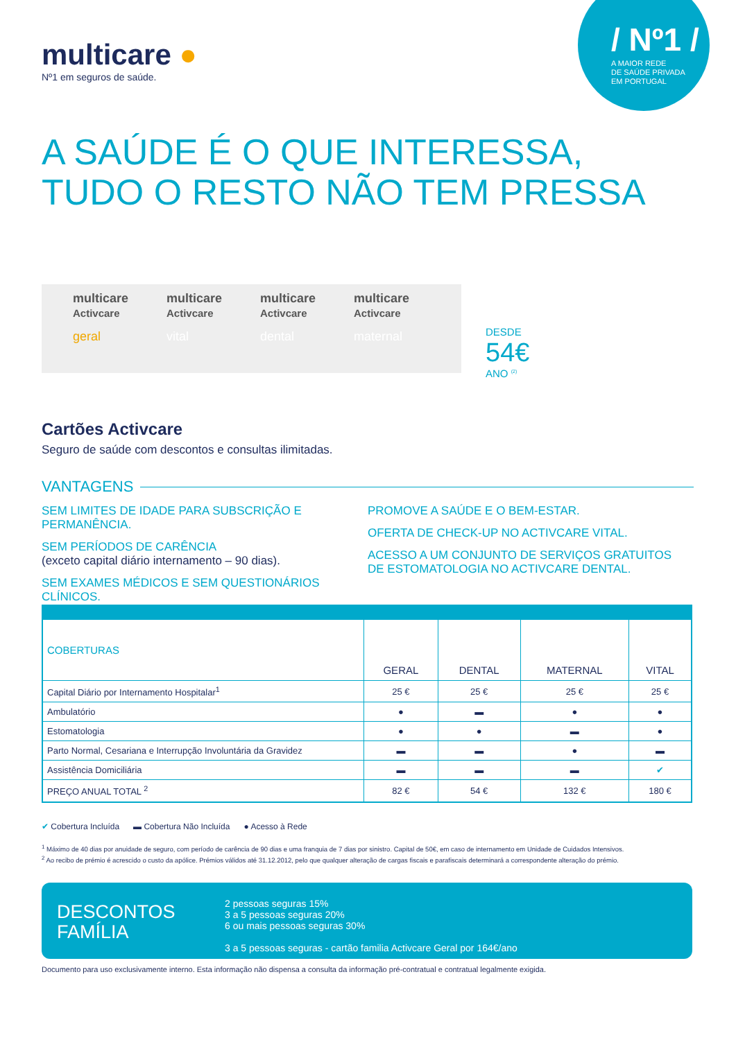multicare ●
Nº1 em seguros de saúde.
/ Nº1 /
A MAIOR REDE
DE SAÚDE PRIVADA
EM PORTUGAL
A SAÚDE É O QUE INTERESSA,
TUDO O RESTO NÃO TEM PRESSA
multicare
Activcare
geral
multicare
Activcare
vital
multicare
Activcare
dental
multicare
Activcare
maternal
DESDE
54€
ANO <sup>(2)</sup>
Cartões Activcare
Seguro de saúde com descontos e consultas ilimitadas.
VANTAGENS
SEM LIMITES DE IDADE PARA SUBSCRIÇÃO E PERMANÊNCIA.
SEM PERÍODOS DE CARÊNCIA
(exceto capital diário internamento – 90 dias).
SEM EXAMES MÉDICOS E SEM QUESTIONÁRIOS CLÍNICOS.
PROMOVE A SAÚDE E O BEM-ESTAR.
OFERTA DE CHECK-UP NO ACTIVCARE VITAL.
ACESSO A UM CONJUNTO DE SERVIÇOS GRATUITOS
DE ESTOMATOLOGIA NO ACTIVCARE DENTAL.
| COBERTURAS | GERAL | DENTAL | MATERNAL | VITAL |
| --- | --- | --- | --- | --- |
| Capital Diário por Internamento Hospitalar<sup>1</sup> | 25 € | 25 € | 25 € | 25 € |
| Ambulatório | ● | ▬ | ● | ● |
| Estomatologia | ● | ● | ▬ | ● |
| Parto Normal, Cesariana e Interrupção Involuntária da Gravidez | ▬ | ▬ | ● | ▬ |
| Assistência Domiciliária | ▬ | ▬ | ▬ | ✔ |
| PREÇO ANUAL TOTAL <sup>2</sup> | 82 € | 54 € | 132 € | 180 € |
✔ Cobertura Incluída ▬ Cobertura Não Incluída ● Acesso à Rede
<sup>1</sup> Máximo de 40 dias por anuidade de seguro, com período de carência de 90 dias e uma franquia de 7 dias por sinistro. Capital de 50€, em caso de internamento em Unidade de Cuidados Intensivos.
<sup>2</sup> Ao recibo de prémio é acrescido o custo da apólice. Prémios válidos até 31.12.2012, pelo que qualquer alteração de cargas fiscais e parafiscais determinará a correspondente alteração do prémio.
DESCONTOS
FAMÍLIA
2 pessoas seguras 15%
3 a 5 pessoas seguras 20%
6 ou mais pessoas seguras 30%
3 a 5 pessoas seguras - cartão familia Activcare Geral por 164€/ano
Documento para uso exclusivamente interno. Esta informação não dispensa a consulta da informação pré-contratual e contratual legalmente exigida.